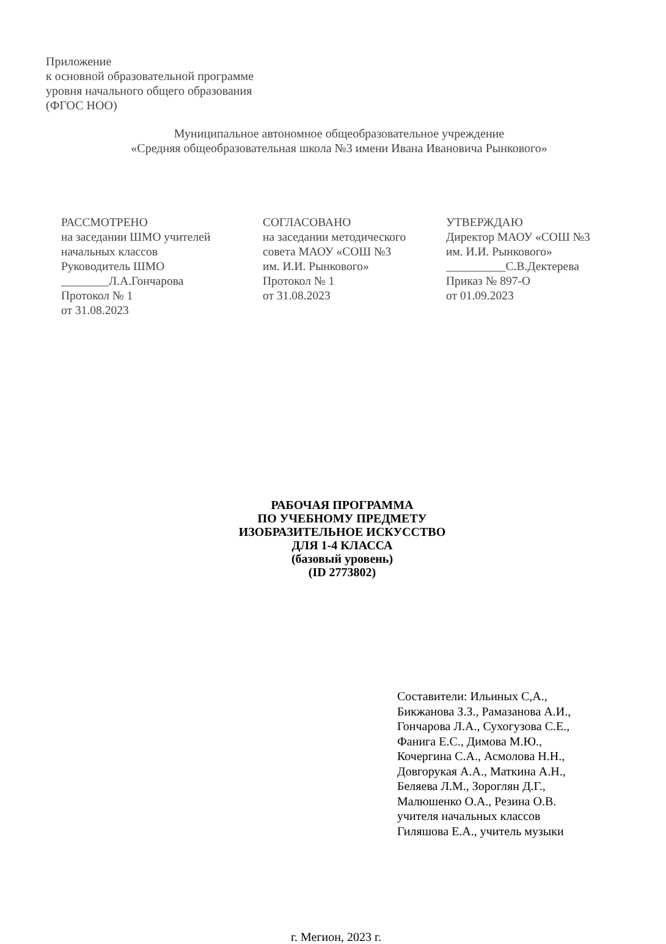Приложение
к основной образовательной программе
уровня начального общего образования
(ФГОС НОО)
Муниципальное автономное общеобразовательное учреждение
«Средняя общеобразовательная школа №3 имени Ивана Ивановича Рынкового»
РАССМОТРЕНО
на заседании ШМО учителей
начальных классов
Руководитель ШМО
________Л.А.Гончарова
Протокол № 1
от 31.08.2023
СОГЛАСОВАНО
на заседании методического
совета МАОУ «СОШ №3
им. И.И. Рынкового»
Протокол № 1
от 31.08.2023
УТВЕРЖДАЮ
Директор МАОУ «СОШ №3
им. И.И. Рынкового»
__________С.В.Дектерева
Приказ № 897-О
от 01.09.2023
РАБОЧАЯ ПРОГРАММА
ПО УЧЕБНОМУ ПРЕДМЕТУ
ИЗОБРАЗИТЕЛЬНОЕ ИСКУССТВО
ДЛЯ 1-4 КЛАССА
(базовый уровень)
(ID 2773802)
Составители: Ильиных С,А.,
Бикжанова З.З., Рамазанова А.И.,
Гончарова Л.А., Сухогузова С.Е.,
Фанига Е.С., Димова М.Ю.,
Кочергина С.А., Асмолова Н.Н.,
Довгорукая А.А., Маткина А.Н.,
Беляева Л.М., Зороглян Д.Г.,
Малюшенко О.А., Резина О.В.
учителя начальных классов
Гиляшова Е.А., учитель музыки
г. Мегион, 2023 г.